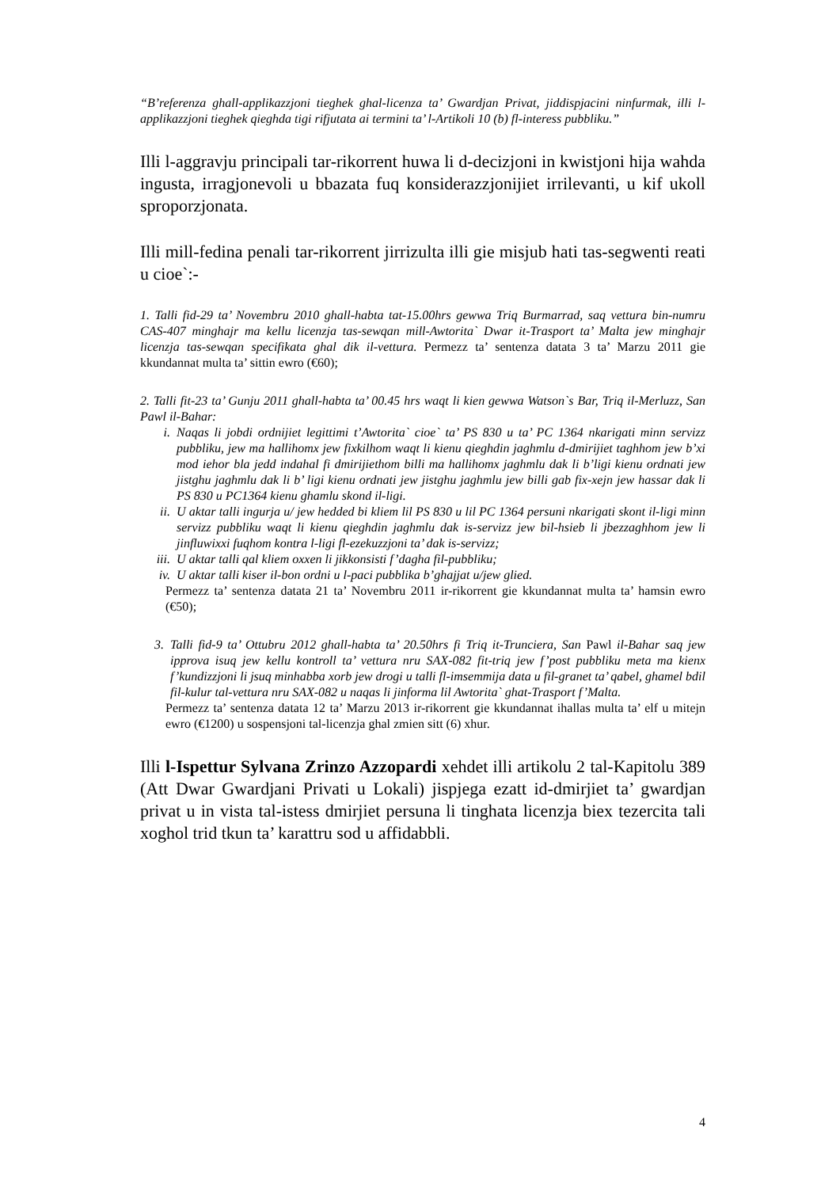“B’referenza ghall-applikazzjoni tieghek ghal-licenza ta’ Gwardjan Privat, jiddispjacini ninfurmak, illi l-applikazzjoni tieghek qieghda tigi rifjutata ai termini ta’ l-Artikoli 10 (b) fl-interess pubbliku.”
Illi l-aggravju principali tar-rikorrent huwa li d-decizjoni in kwistjoni hija wahda ingusta, irragjonevoli u bbazata fuq konsiderazzjonijiet irrilevanti, u kif ukoll sproporzjonata.
Illi mill-fedina penali tar-rikorrent jirrizulta illi gie misjub hati tas-segwenti reati u cioe`:-
1. Talli fid-29 ta’ Novembru 2010 ghall-habta tat-15.00hrs gewwa Triq Burmarrad, saq vettura bin-numru CAS-407 minghajr ma kellu licenzja tas-sewqan mill-Awtorita` Dwar it-Trasport ta’ Malta jew minghajr licenzja tas-sewqan specifikata ghal dik il-vettura. Permezz ta’ sentenza datata 3 ta’ Marzu 2011 gie kkundannat multa ta’ sittin ewro (€60);
2. Talli fit-23 ta’ Gunju 2011 ghall-habta ta’ 00.45 hrs waqt li kien gewwa Watson`s Bar, Triq il-Merluzz, San Pawl il-Bahar:
i. Naqas li jobdi ordnijiet legittimi t’Awtorita` cioe` ta’ PS 830 u ta’ PC 1364 nkarigati minn servizz pubbliku, jew ma hallihomx jew fixkilhom waqt li kienu qieghdin jaghmlu d-dmirijiet taghhom jew b’xi mod iehor bla jedd indahal fi dmirijiethom billi ma hallihomx jaghmlu dak li b’ligi kienu ordnati jew jistghu jaghmlu dak li b’ ligi kienu ordnati jew jistghu jaghmlu jew billi gab fix-xejn jew hassar dak li PS 830 u PC1364 kienu ghamlu skond il-ligi.
ii. U aktar talli ingurja u/ jew hedded bi kliem lil PS 830 u lil PC 1364 persuni nkarigati skont il-ligi minn servizz pubbliku waqt li kienu qieghdin jaghmlu dak is-servizz jew bil-hsieb li jbezzaghhom jew li jinfluwixxi fuqhom kontra l-ligi fl-ezekuzzjoni ta’ dak is-servizz;
iii. U aktar talli qal kliem oxxen li jikkonsisti f’dagha fil-pubbliku;
iv. U aktar talli kiser il-bon ordni u l-paci pubblika b’ghajjat u/jew glied.
Permezz ta’ sentenza datata 21 ta’ Novembru 2011 ir-rikorrent gie kkundannat multa ta’ hamsin ewro (€50);
3. Talli fid-9 ta’ Ottubru 2012 ghall-habta ta’ 20.50hrs fi Triq it-Trunciera, San Pawl il-Bahar saq jew ipprova isuq jew kellu kontroll ta’ vettura nru SAX-082 fit-triq jew f’post pubbliku meta ma kienx f’kundizzjoni li jsuq minhabba xorb jew drogi u talli fl-imsemmija data u fil-granet ta’ qabel, ghamel bdil fil-kulur tal-vettura nru SAX-082 u naqas li jinforma lil Awtorita` ghat-Trasport f’Malta.
Permezz ta’ sentenza datata 12 ta’ Marzu 2013 ir-rikorrent gie kkundannat ihallas multa ta’ elf u mitejn ewro (€1200) u sospensjoni tal-licenzja ghal zmien sitt (6) xhur.
Illi l-Ispettur Sylvana Zrinzo Azzopardi xehdet illi artikolu 2 tal-Kapitolu 389 (Att Dwar Gwardjani Privati u Lokali) jispjega ezatt id-dmirjiet ta’ gwardjan privat u in vista tal-istess dmirjiet persuna li tinghata licenzja biex tezercita tali xoghol trid tkun ta’ karattru sod u affidabbli.
4